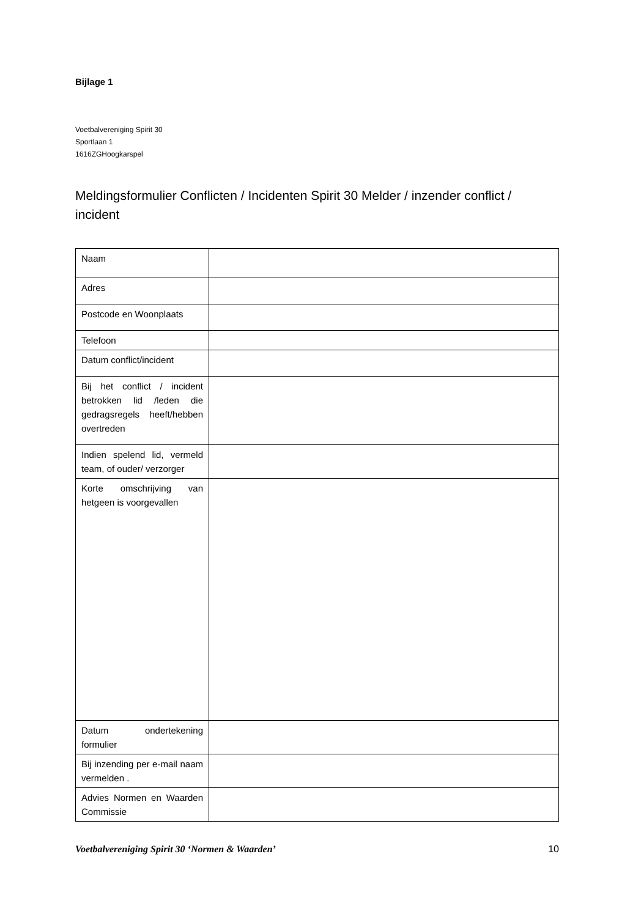Bijlage 1
Voetbalvereniging Spirit 30
Sportlaan 1
1616ZGHoogkarspel
Meldingsformulier Conflicten / Incidenten Spirit 30 Melder / inzender conflict / incident
| Naam | |
| Adres | |
| Postcode en Woonplaats | |
| Telefoon | |
| Datum conflict/incident | |
| Bij het conflict / incident betrokken lid /leden die gedragsregels heeft/hebben overtreden | |
| Indien spelend lid, vermeld team, of ouder/ verzorger | |
| Korte omschrijving van hetgeen is voorgevallen | |
| Datum ondertekening formulier | |
| Bij inzending per e-mail naam vermelden . | |
| Advies Normen en Waarden Commissie | |
Voetbalvereniging Spirit 30 ‘Normen & Waarden’ 10